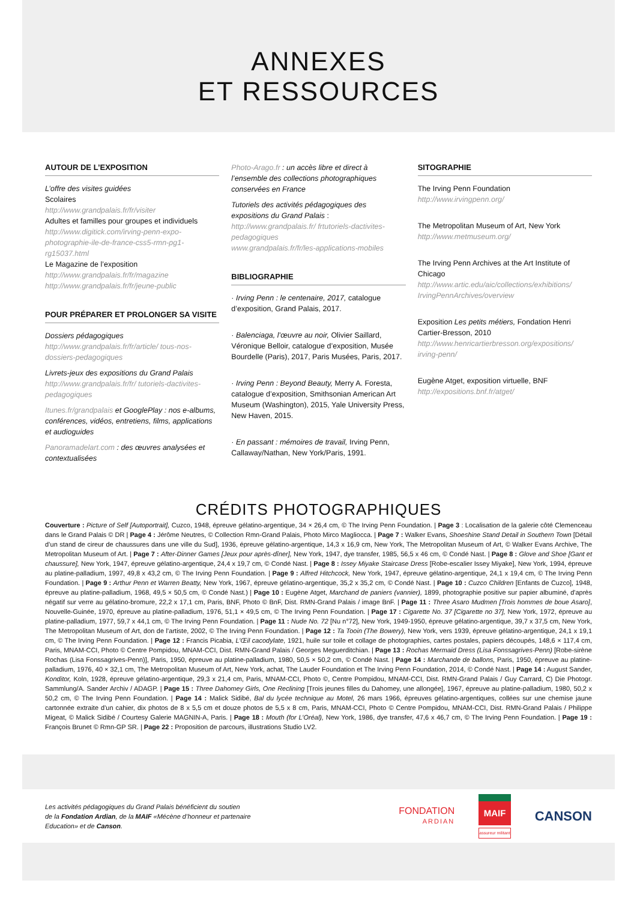ANNEXES
ET RESSOURCES
AUTOUR DE L’EXPOSITION
L’offre des visites guidées
Scolaires
http://www.grandpalais.fr/fr/visiter
Adultes et familles pour groupes et individuels
http://www.digitick.com/irving-penn-expo-photographie-ile-de-france-css5-rmn-pg1-rg15037.html
Le Magazine de l’exposition
http://www.grandpalais.fr/fr/magazine
http://www.grandpalais.fr/fr/jeune-public
POUR PRÉPARER ET PROLONGER SA VISITE
Dossiers pédagogiques
http://www.grandpalais.fr/fr/article/ tous-nos-dossiers-pedagogiques
Livrets-jeux des expositions du Grand Palais
http://www.grandpalais.fr/fr/ tutoriels-dactivites-pedagogiques
Itunes.fr/grandpalais et GooglePlay : nos e-albums, conférences, vidéos, entretiens, films, applications et audioguides
Panoramadelart.com : des œuvres analysées et contextualisées
Photo-Arago.fr : un accès libre et direct à l’ensemble des collections photographiques conservées en France
Tutoriels des activités pédagogiques des expositions du Grand Palais :
http://www.grandpalais.fr/ frtutoriels-dactivites-pedagogiques
www.grandpalais.fr/fr/les-applications-mobiles
BIBLIOGRAPHIE
· Irving Penn : le centenaire, 2017, catalogue d’exposition, Grand Palais, 2017.
· Balenciaga, l’œuvre au noir, Olivier Saillard, Véronique Belloir, catalogue d’exposition, Musée Bourdelle (Paris), 2017, Paris Musées, Paris, 2017.
· Irving Penn : Beyond Beauty, Merry A. Foresta, catalogue d’exposition, Smithsonian American Art Museum (Washington), 2015, Yale University Press, New Haven, 2015.
· En passant : mémoires de travail, Irving Penn, Callaway/Nathan, New York/Paris, 1991.
SITOGRAPHIE
The Irving Penn Foundation
http://www.irvingpenn.org/
The Metropolitan Museum of Art, New York
http://www.metmuseum.org/
The Irving Penn Archives at the Art Institute of Chicago
http://www.artic.edu/aic/collections/exhibitions/ IrvingPennArchives/overview
Exposition Les petits métiers, Fondation Henri Cartier-Bresson, 2010
http://www.henricartierbresson.org/expositions/ irving-penn/
Eugène Atget, exposition virtuelle, BNF
http://expositions.bnf.fr/atget/
CRÉDITS PHOTOGRAPHIQUES
Couverture : Picture of Self [Autoportrait], Cuzco, 1948, épreuve gélatino-argentique, 34 × 26,4 cm, © The Irving Penn Foundation. | Page 3 : Localisation de la galerie côté Clemenceau dans le Grand Palais © DR | Page 4 : Jérôme Neutres, © Collection Rmn-Grand Palais, Photo Mirco Magliocca. | Page 7 : Walker Evans, Shoeshine Stand Detail in Southern Town [Détail d’un stand de cireur de chaussures dans une ville du Sud], 1936, épreuve gélatino-argentique, 14,3 x 16,9 cm, New York, The Metropolitan Museum of Art, © Walker Evans Archive, The Metropolitan Museum of Art. | Page 7 : After-Dinner Games [Jeux pour après-dîner], New York, 1947, dye transfer, 1985, 56,5 x 46 cm, © Condé Nast. | Page 8 : Glove and Shoe [Gant et chaussure], New York, 1947, épreuve gélatino-argentique, 24,4 x 19,7 cm, © Condé Nast. | Page 8 : Issey Miyake Staircase Dress [Robe-escalier Issey Miyake], New York, 1994, épreuve au platine-palladium, 1997, 49,8 x 43,2 cm, © The Irving Penn Foundation. | Page 9 : Alfred Hitchcock, New York, 1947, épreuve gélatino-argentique, 24,1 x 19,4 cm, © The Irving Penn Foundation. | Page 9 : Arthur Penn et Warren Beatty, New York, 1967, épreuve gélatino-argentique, 35,2 x 35,2 cm, © Condé Nast. | Page 10 : Cuzco Children [Enfants de Cuzco], 1948, épreuve au platine-palladium, 1968, 49,5 × 50,5 cm, © Condé Nast.) | Page 10 : Eugène Atget, Marchand de paniers (vannier), 1899, photographie positive sur papier albuminé, d'après négatif sur verre au gélatino-bromure, 22,2 x 17,1 cm, Paris, BNF, Photo © BnF, Dist. RMN-Grand Palais / image BnF. | Page 11 : Three Asaro Mudmen [Trois hommes de boue Asaro], Nouvelle-Guinée, 1970, épreuve au platine-palladium, 1976, 51,1 × 49,5 cm, © The Irving Penn Foundation. | Page 17 : Cigarette No. 37 [Cigarette no 37], New York, 1972, épreuve au platine-palladium, 1977, 59,7 x 44,1 cm, © The Irving Penn Foundation. | Page 11 : Nude No. 72 [Nu n°72], New York, 1949-1950, épreuve gélatino-argentique, 39,7 x 37,5 cm, New York, The Metropolitan Museum of Art, don de l’artiste, 2002, © The Irving Penn Foundation. | Page 12 : Ta Tooin (The Bowery), New York, vers 1939, épreuve gélatino-argentique, 24,1 x 19,1 cm, © The Irving Penn Foundation. | Page 12 : Francis Picabia, L’Œil cacodylate, 1921, huile sur toile et collage de photographies, cartes postales, papiers découpés, 148,6 × 117,4 cm, Paris, MNAM-CCI, Photo © Centre Pompidou, MNAM-CCI, Dist. RMN-Grand Palais / Georges Meguerditchian. | Page 13 : Rochas Mermaid Dress (Lisa Fonssagrives-Penn) [Robe-sirène Rochas (Lisa Fonssagrives-Penn)], Paris, 1950, épreuve au platine-palladium, 1980, 50,5 × 50,2 cm, © Condé Nast. | Page 14 : Marchande de ballons, Paris, 1950, épreuve au platine-palladium, 1976, 40 × 32,1 cm, The Metropolitan Museum of Art, New York, achat, The Lauder Foundation et The Irving Penn Foundation, 2014, © Condé Nast. | Page 14 : August Sander, Konditor, Koln, 1928, épreuve gélatino-argentique, 29,3 x 21,4 cm, Paris, MNAM-CCI, Photo ©, Centre Pompidou, MNAM-CCI, Dist. RMN-Grand Palais / Guy Carrard, C) Die Photogr. Sammlung/A. Sander Archiv / ADAGP. | Page 15 : Three Dahomey Girls, One Reclining [Trois jeunes filles du Dahomey, une allongée], 1967, épreuve au platine-palladium, 1980, 50,2 x 50,2 cm, © The Irving Penn Foundation. | Page 14 : Malick Sidibé, Bal du lycée technique au Motel, 26 mars 1966, épreuves gélatino-argentiques, collées sur une chemise jaune cartonnée extraite d'un cahier, dix photos de 8 x 5,5 cm et douze photos de 5,5 x 8 cm, Paris, MNAM-CCI, Photo © Centre Pompidou, MNAM-CCI, Dist. RMN-Grand Palais / Philippe Migeat, © Malick Sidibé / Courtesy Galerie MAGNIN-A, Paris. | Page 18 : Mouth (for L’Oréal), New York, 1986, dye transfer, 47,6 x 46,7 cm, © The Irving Penn Foundation. | Page 19 : François Brunet © Rmn-GP SR. | Page 22 : Proposition de parcours, illustrations Studio LV2.
Les activités pédagogiques du Grand Palais bénéficient du soutien
de la Fondation Ardian, de la MAIF «Mécène d’honneur et partenaire
Education» et de Canson.
FONDATION
ARDIAN
MAIF
assureur militant
CANSON